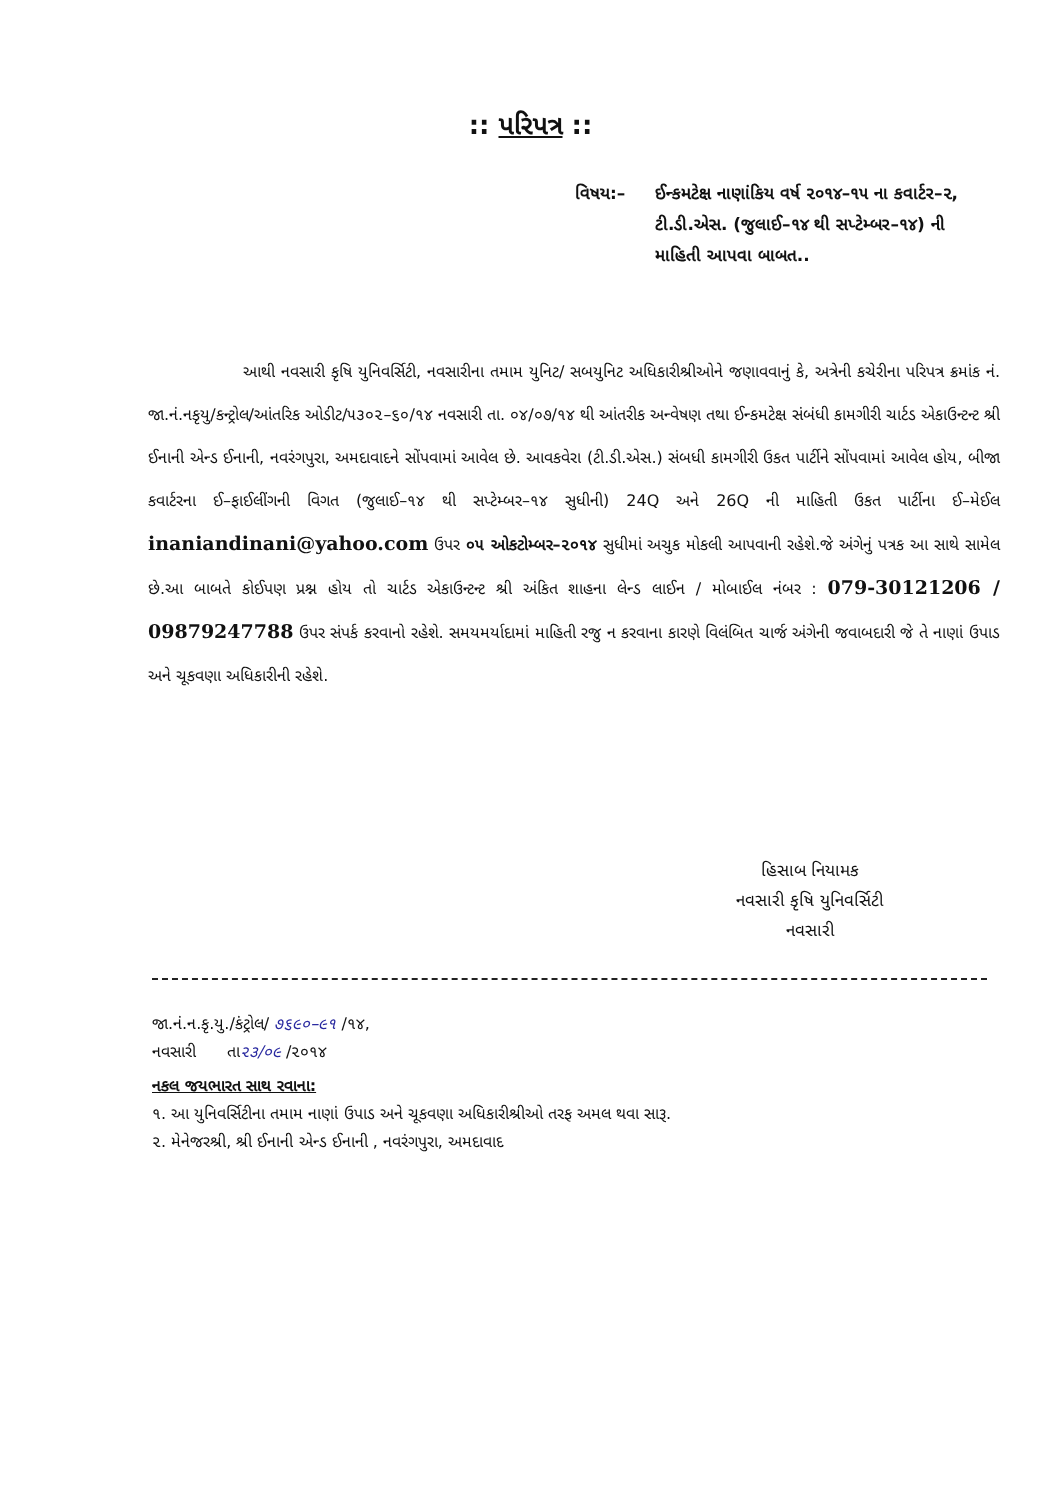:: પરિપત્ર ::
વિષય:– ઈન્કમટેક્ષ નાણાંકિય વર્ષ ૨૦૧૪–૧૫ ના કવાર્ટર–૨, ટી.ડી.એસ. (જુલાઈ–૧૪ થી સપ્ટેમ્બર–૧૪) ની માહિતી આપવા બાબત..
આથી નવસારી કૃષિ યુનિવર્સિટી, નવસારીના તમામ યુનિટ/ સબયુનિટ અધિકારીશ્રીઓને જણાવવાનું કે, અત્રેની કચેરીના પરિપત્ર ક્રમાંક નં. જા.નં.નકૃયુ/કન્ટ્રોલ/આંતરિક ઓડીટ/૫૩૦૨–૬૦/૧૪ નવસારી તા. ૦૪/૦૭/૧૪ થી આંતરીક અન્વેષણ તથા ઈન્કમટેક્ષ સંબંધી કામગીરી ચાર્ટડ એકાઉન્ટન્ટ શ્રી ઈનાની એન્ડ ઈનાની, નવરંગપુરા, અમદાવાદને સોંપવામાં આવેલ છે. આવકવેરા (ટી.ડી.એસ.) સંબધી કામગીરી ઉકત પાર્ટીને સોંપવામાં આવેલ હોય, બીજા કવાર્ટરના ઈ–ફાઈલીંગની વિગત (જુલાઈ–૧૪ થી સપ્ટેમ્બર–૧૪ સુધીની) 24Q અને 26Q ની માહિતી ઉકત પાર્ટીના ઈ–મેઈલ inaniandinani@yahoo.com ઉપર ૦૫ ઓકટોમ્બર–૨૦૧૪ સુધીમાં અચુક મોકલી આપવાની રહેશે.જે અંગેનું પત્રક આ સાથે સામેલ છે.આ બાબતે કોઈપણ પ્રશ્ન હોય તો ચાર્ટડ એકાઉન્ટન્ટ શ્રી અંકિત શાહના લેન્ડ લાઈન / મોબાઈલ નંબર : 079-30121206 / 09879247788 ઉપર સંપર્ક કરવાનો રહેશે. સમયમર્યાદામાં માહિતી રજુ ન કરવાના કારણે વિલંબિત ચાર્જ અંગેની જવાબદારી જે તે નાણાં ઉપાડ અને ચૂકવણા અધિકારીની રહેશે.
હિસાબ નિયામક
નવસારી કૃષિ યુનિવર્સિટી
નવસારી
જા.નં.ન.કૃ.યુ./કંટ્રોલ/ ૭૬૯૦–૯૧ /૧૪,
નવસારી તા૨૩/૦૯ /૨૦૧૪
નકલ જયભારત સાથ રવાના:
૧. આ યુનિવર્સિટીના તમામ નાણાં ઉપાડ અને ચૂકવણા અધિકારીશ્રીઓ તરફ અમલ થવા સારૂ.
૨. મેનેજરશ્રી, શ્રી ઈનાની એન્ડ ઈનાની , નવરંગપુરા, અમદાવાદ